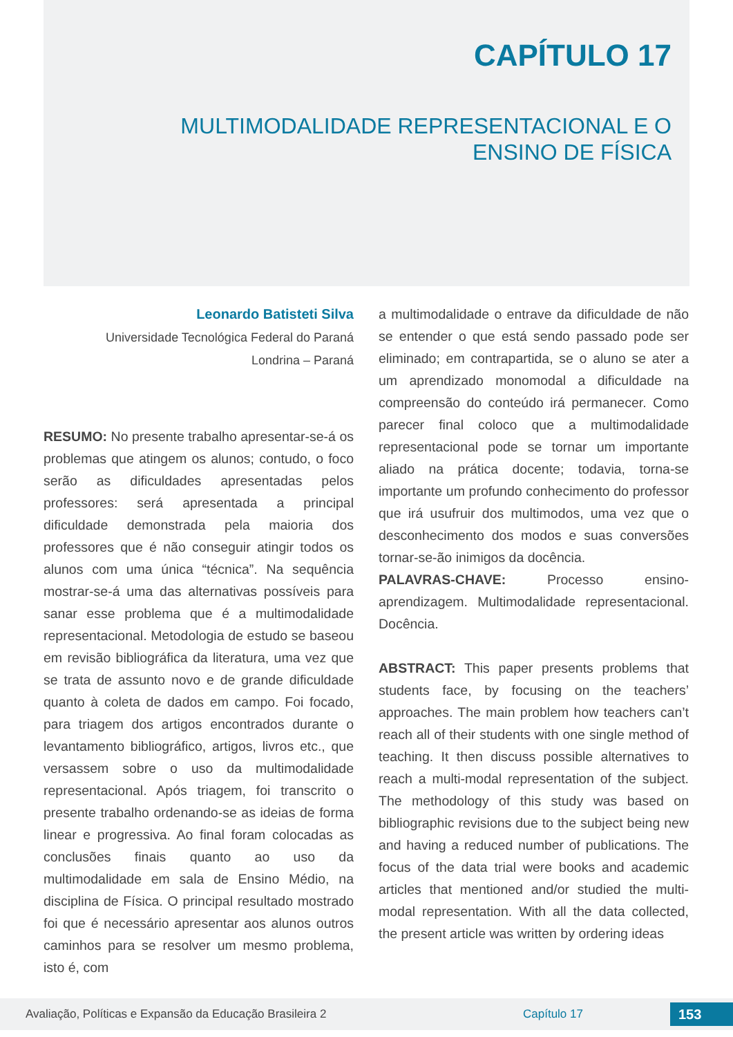CAPÍTULO 17
MULTIMODALIDADE REPRESENTACIONAL E O
ENSINO DE FÍSICA
Leonardo Batisteti Silva
Universidade Tecnológica Federal do Paraná
Londrina – Paraná
RESUMO: No presente trabalho apresentar-se-á os problemas que atingem os alunos; contudo, o foco serão as dificuldades apresentadas pelos professores: será apresentada a principal dificuldade demonstrada pela maioria dos professores que é não conseguir atingir todos os alunos com uma única “técnica”. Na sequência mostrar-se-á uma das alternativas possíveis para sanar esse problema que é a multimodalidade representacional. Metodologia de estudo se baseou em revisão bibliográfica da literatura, uma vez que se trata de assunto novo e de grande dificuldade quanto à coleta de dados em campo. Foi focado, para triagem dos artigos encontrados durante o levantamento bibliográfico, artigos, livros etc., que versassem sobre o uso da multimodalidade representacional. Após triagem, foi transcrito o presente trabalho ordenando-se as ideias de forma linear e progressiva. Ao final foram colocadas as conclusões finais quanto ao uso da multimodalidade em sala de Ensino Médio, na disciplina de Física. O principal resultado mostrado foi que é necessário apresentar aos alunos outros caminhos para se resolver um mesmo problema, isto é, com
a multimodalidade o entrave da dificuldade de não se entender o que está sendo passado pode ser eliminado; em contrapartida, se o aluno se ater a um aprendizado monomodal a dificuldade na compreensão do conteúdo irá permanecer. Como parecer final coloco que a multimodalidade representacional pode se tornar um importante aliado na prática docente; todavia, torna-se importante um profundo conhecimento do professor que irá usufruir dos multimodos, uma vez que o desconhecimento dos modos e suas conversões tornar-se-ão inimigos da docência.
PALAVRAS-CHAVE: Processo ensino-aprendizagem. Multimodalidade representacional. Docência.
ABSTRACT: This paper presents problems that students face, by focusing on the teachers’ approaches. The main problem how teachers can’t reach all of their students with one single method of teaching. It then discuss possible alternatives to reach a multi-modal representation of the subject. The methodology of this study was based on bibliographic revisions due to the subject being new and having a reduced number of publications. The focus of the data trial were books and academic articles that mentioned and/or studied the multi-modal representation. With all the data collected, the present article was written by ordering ideas
Avaliação, Políticas e Expansão da Educação Brasileira 2 Capítulo 17 153